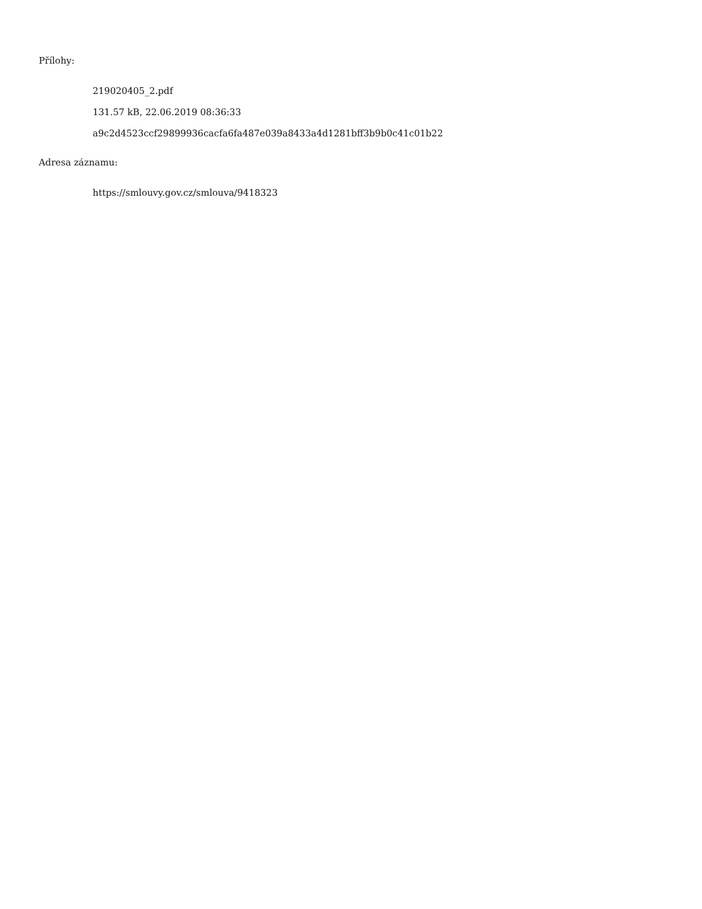Přílohy:
219020405_2.pdf
131.57 kB, 22.06.2019 08:36:33
a9c2d4523ccf29899936cacfa6fa487e039a8433a4d1281bff3b9b0c41c01b22
Adresa záznamu:
https://smlouvy.gov.cz/smlouva/9418323